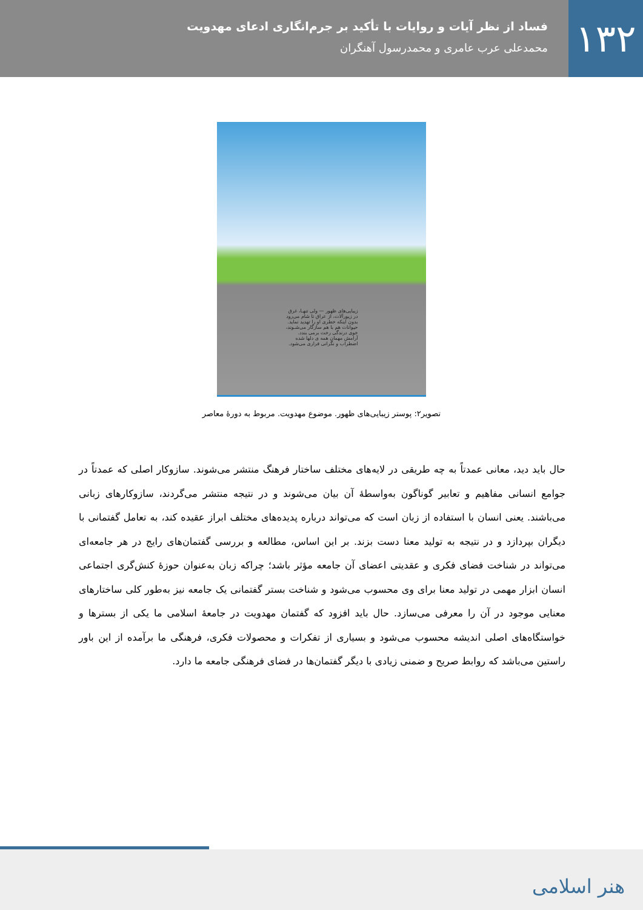۱۳۲
فساد از نظر آیات و روایات با تأکید بر جرم‌انگاری ادعای مهدویت
محمدعلی عرب عامری و محمدرسول آهنگران
زیبایی‌های ظهور — ولی تنهـا، غرق در زیورآلات، از عراق تا شام می‌رود بدون اینکه خطری او را تهدید نماید. حیوانات هم با هم سازگار می‌شـوند، خوی درندگی رخت برمی بندد. آرامش مهمان همه ی دلها شده اضطراب و نگرانی فراری می‌شود.
تصویر۲: پوستر زیبایی‌های ظهور. موضوع مهدویت. مربوط به دورهٔ معاصر
حال باید دید، معانی عمدتاً به چه طریقی در لایه‌های مختلف ساختار فرهنگ منتشر می‌شوند. سازوکار اصلی که عمدتاً در جوامع انسانی مفاهیم و تعابیر گوناگون به‌واسطهٔ آن بیان می‌شوند و در نتیجه منتشر می‌گردند، سازوکارهای زبانی می‌باشند. یعنی انسان با استفاده از زبان است که می‌تواند درباره پدیده‌های مختلف ابراز عقیده کند، به تعامل گفتمانی با دیگران بپردازد و در نتیجه به تولید معنا دست بزند. بر این اساس، مطالعه و بررسی گفتمان‌های رایج در هر جامعه‌ای می‌تواند در شناخت فضای فکری و عقدیتی اعضای آن جامعه مؤثر باشد؛ چراکه زبان به‌عنوان حوزهٔ کنش‌گری اجتماعی انسان ابزار مهمی در تولید معنا برای وی محسوب می‌شود و شناخت بستر گفتمانی یک جامعه نیز به‌طور کلی ساختارهای معنایی موجود در آن را معرفی می‌سازد. حال باید افزود که گفتمان مهدویت در جامعهٔ اسلامی ما یکی از بسترها و خواستگاه‌های اصلی اندیشه محسوب می‌شود و بسیاری از تفکرات و محصولات فکری، فرهنگی ما برآمده از این باور راستین می‌باشد که روابط صریح و ضمنی زیادی با دیگر گفتمان‌ها در فضای فرهنگی جامعه ما دارد.
هنر اسلامی